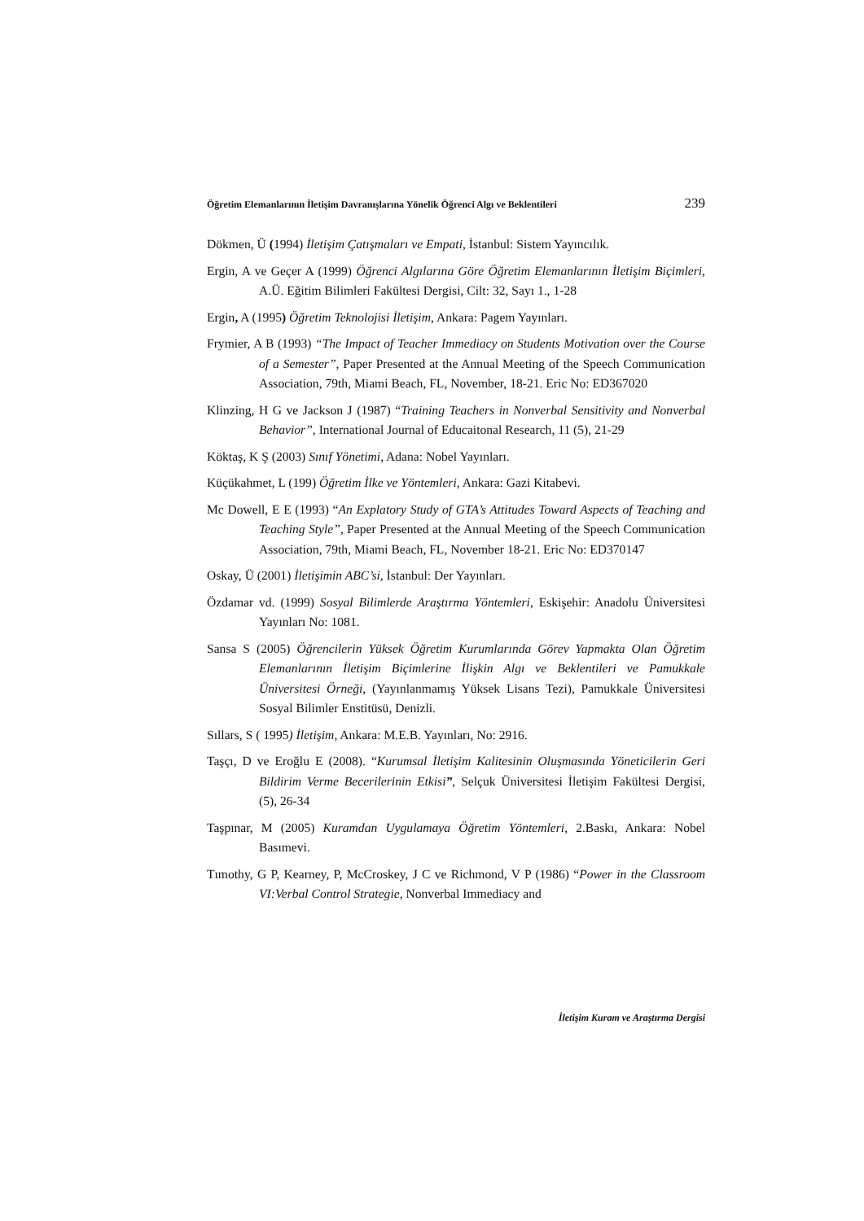Öğretim Elemanlarının İletişim Davranışlarına Yönelik Öğrenci Algı ve Beklentileri 239
Dökmen, Ü (1994) İletişim Çatışmaları ve Empati, İstanbul: Sistem Yayıncılık.
Ergin, A ve Geçer A (1999) Öğrenci Algılarına Göre Öğretim Elemanlarının İletişim Biçimleri, A.Ü. Eğitim Bilimleri Fakültesi Dergisi, Cilt: 32, Sayı 1., 1-28
Ergin, A (1995) Öğretim Teknolojisi İletişim, Ankara: Pagem Yayınları.
Frymier, A B (1993) “The Impact of Teacher Immediacy on Students Motivation over the Course of a Semester”, Paper Presented at the Annual Meeting of the Speech Communication Association, 79th, Miami Beach, FL, November, 18-21. Eric No: ED367020
Klinzing, H G ve Jackson J (1987) “Training Teachers in Nonverbal Sensitivity and Nonverbal Behavior”, International Journal of Educaitonal Research, 11 (5), 21-29
Köktaş, K Ş (2003) Sınıf Yönetimi, Adana: Nobel Yayınları.
Küçükahmet, L (199) Öğretim İlke ve Yöntemleri, Ankara: Gazi Kitabevi.
Mc Dowell, E E (1993) “An Explatory Study of GTA’s Attitudes Toward Aspects of Teaching and Teaching Style”, Paper Presented at the Annual Meeting of the Speech Communication Association, 79th, Miami Beach, FL, November 18-21. Eric No: ED370147
Oskay, Ü (2001) İletişimin ABC’si, İstanbul: Der Yayınları.
Özdamar vd. (1999) Sosyal Bilimlerde Araştırma Yöntemleri, Eskişehir: Anadolu Üniversitesi Yayınları No: 1081.
Sansa S (2005) Öğrencilerin Yüksek Öğretim Kurumlarında Görev Yapmakta Olan Öğretim Elemanlarının İletişim Biçimlerine İlişkin Algı ve Beklentileri ve Pamukkale Üniversitesi Örneği, (Yayınlanmamış Yüksek Lisans Tezi), Pamukkale Üniversitesi Sosyal Bilimler Enstitüsü, Denizli.
Sıllars, S ( 1995) İletişim, Ankara: M.E.B. Yayınları, No: 2916.
Taşçı, D ve Eroğlu E (2008). “Kurumsal İletişim Kalitesinin Oluşmasında Yöneticilerin Geri Bildirim Verme Becerilerinin Etkisi”, Selçuk Üniversitesi İletişim Fakültesi Dergisi, (5), 26-34
Taşpınar, M (2005) Kuramdan Uygulamaya Öğretim Yöntemleri, 2.Baskı, Ankara: Nobel Basımevi.
Tımothy, G P, Kearney, P, McCroskey, J C ve Richmond, V P (1986) “Power in the Classroom VI:Verbal Control Strategie, Nonverbal Immediacy and
İletişim Kuram ve Araştırma Dergisi